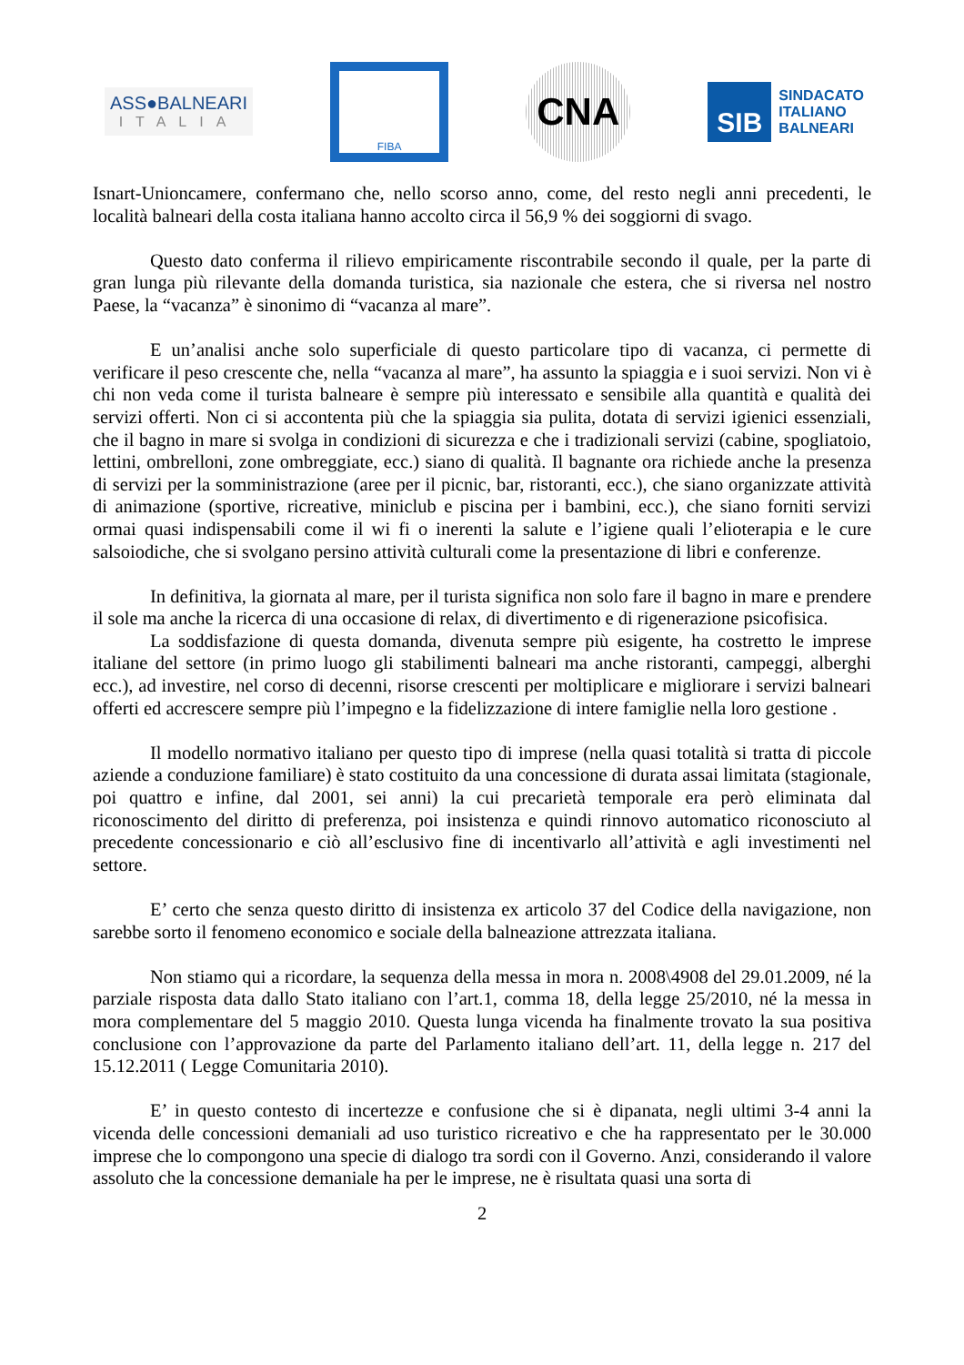ASS●BALNEARI
ITALIA
FIBA
CNA
SIB
SINDACATO
ITALIANO
BALNEARI
Isnart-Unioncamere, confermano che, nello scorso anno, come, del resto negli anni precedenti, le località balneari della costa italiana hanno accolto circa il 56,9 % dei soggiorni di svago.
Questo dato conferma il rilievo empiricamente riscontrabile secondo il quale, per la parte di gran lunga più rilevante della domanda turistica, sia nazionale che estera, che si riversa nel nostro Paese, la “vacanza” è sinonimo di “vacanza al mare”.
E un’analisi anche solo superficiale di questo particolare tipo di vacanza, ci permette di verificare il peso crescente che, nella “vacanza al mare”, ha assunto la spiaggia e i suoi servizi. Non vi è chi non veda come il turista balneare è sempre più interessato e sensibile alla quantità e qualità dei servizi offerti. Non ci si accontenta più che la spiaggia sia pulita, dotata di servizi igienici essenziali, che il bagno in mare si svolga in condizioni di sicurezza e che i tradizionali servizi (cabine, spogliatoio, lettini, ombrelloni, zone ombreggiate, ecc.) siano di qualità. Il bagnante ora richiede anche la presenza di servizi per la somministrazione (aree per il picnic, bar, ristoranti, ecc.), che siano organizzate attività di animazione (sportive, ricreative, miniclub e piscina per i bambini, ecc.), che siano forniti servizi ormai quasi indispensabili come il wi fi o inerenti la salute e l’igiene quali l’elioterapia e le cure salsoiodiche, che si svolgano persino attività culturali come la presentazione di libri e conferenze.
In definitiva, la giornata al mare, per il turista significa non solo fare il bagno in mare e prendere il sole ma anche la ricerca di una occasione di relax, di divertimento e di rigenerazione psicofisica.
La soddisfazione di questa domanda, divenuta sempre più esigente, ha costretto le imprese italiane del settore (in primo luogo gli stabilimenti balneari ma anche ristoranti, campeggi, alberghi ecc.), ad investire, nel corso di decenni, risorse crescenti per moltiplicare e migliorare i servizi balneari offerti ed accrescere sempre più l’impegno e la fidelizzazione di intere famiglie nella loro gestione .
Il modello normativo italiano per questo tipo di imprese (nella quasi totalità si tratta di piccole aziende a conduzione familiare) è stato costituito da una concessione di durata assai limitata (stagionale, poi quattro e infine, dal 2001, sei anni) la cui precarietà temporale era però eliminata dal riconoscimento del diritto di preferenza, poi insistenza e quindi rinnovo automatico riconosciuto al precedente concessionario e ciò all’esclusivo fine di incentivarlo all’attività e agli investimenti nel settore.
E’ certo che senza questo diritto di insistenza ex articolo 37 del Codice della navigazione, non sarebbe sorto il fenomeno economico e sociale della balneazione attrezzata italiana.
Non stiamo qui a ricordare, la sequenza della messa in mora n. 2008\4908 del 29.01.2009, né la parziale risposta data dallo Stato italiano con l’art.1, comma 18, della legge 25/2010, né la messa in mora complementare del 5 maggio 2010. Questa lunga vicenda ha finalmente trovato la sua positiva conclusione con l’approvazione da parte del Parlamento italiano dell’art. 11, della legge n. 217 del 15.12.2011 ( Legge Comunitaria 2010).
E’ in questo contesto di incertezze e confusione che si è dipanata, negli ultimi 3-4 anni la vicenda delle concessioni demaniali ad uso turistico ricreativo e che ha rappresentato per le 30.000 imprese che lo compongono una specie di dialogo tra sordi con il Governo. Anzi, considerando il valore assoluto che la concessione demaniale ha per le imprese, ne è risultata quasi una sorta di
2